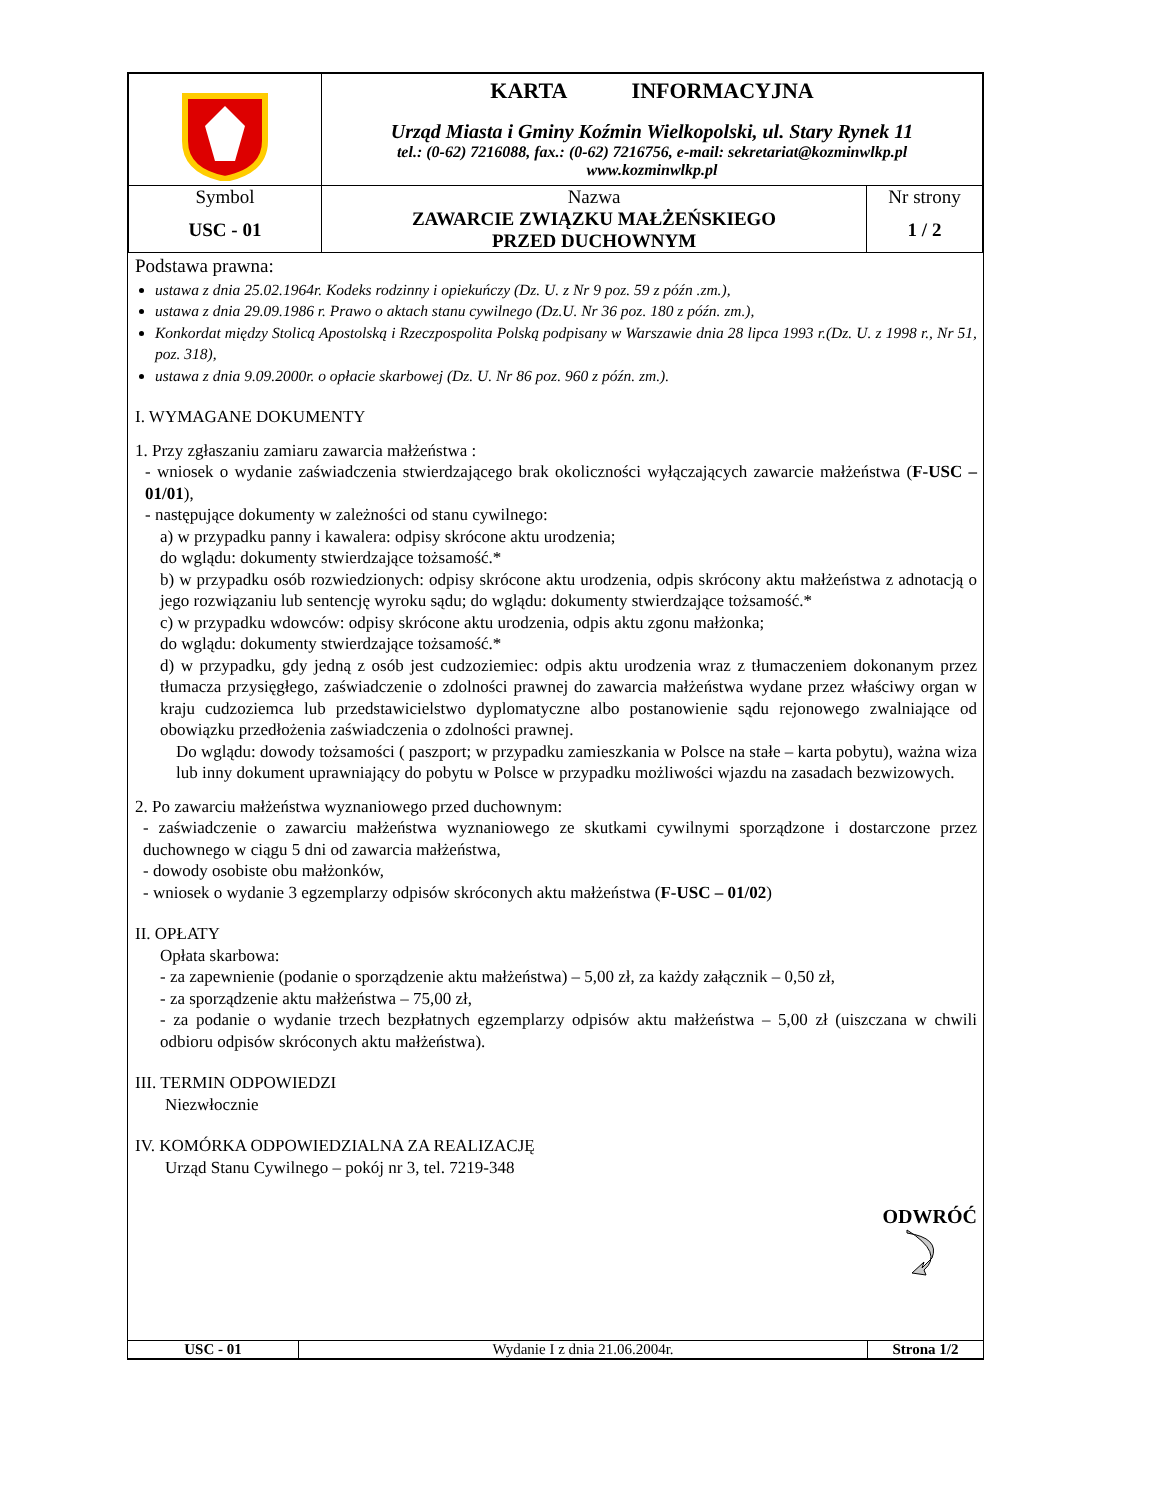| | KARTA INFORMACYJNA Urząd Miasta i Gminy Koźmin Wielkopolski, ul. Stary Rynek 11 tel.: (0-62) 7216088, fax.: (0-62) 7216756, e-mail: sekretariat@kozminwlkp.pl www.kozminwlkp.pl | |
| Symbol USC - 01 | Nazwa ZAWARCIE ZWIĄZKU MAŁŻEŃSKIEGO PRZED DUCHOWNYM | Nr strony 1 / 2 |
Podstawa prawna:
ustawa z dnia 25.02.1964r. Kodeks rodzinny i opiekuńczy (Dz. U. z Nr 9 poz. 59 z późn .zm.),
ustawa z dnia 29.09.1986 r. Prawo o aktach stanu cywilnego (Dz.U. Nr 36 poz. 180 z późn. zm.),
Konkordat między Stolicą Apostolską i Rzeczpospolita Polską podpisany w Warszawie dnia 28 lipca 1993 r.(Dz. U. z 1998 r., Nr 51, poz. 318),
ustawa z dnia 9.09.2000r. o opłacie skarbowej (Dz. U. Nr 86 poz. 960 z późn. zm.).
I. WYMAGANE DOKUMENTY
1. Przy zgłaszaniu zamiaru zawarcia małżeństwa :
- wniosek o wydanie zaświadczenia stwierdzającego brak okoliczności wyłączających zawarcie małżeństwa (F-USC – 01/01),
- następujące dokumenty w zależności od stanu cywilnego:
a) w przypadku panny i kawalera: odpisy skrócone aktu urodzenia;
do wglądu: dokumenty stwierdzające tożsamość.*
b) w przypadku osób rozwiedzionych: odpisy skrócone aktu urodzenia, odpis skrócony aktu małżeństwa z adnotacją o jego rozwiązaniu lub sentencję wyroku sądu; do wglądu: dokumenty stwierdzające tożsamość.*
c) w przypadku wdowców: odpisy skrócone aktu urodzenia, odpis aktu zgonu małżonka;
do wglądu: dokumenty stwierdzające tożsamość.*
d) w przypadku, gdy jedną z osób jest cudzoziemiec: odpis aktu urodzenia wraz z tłumaczeniem dokonanym przez tłumacza przysięgłego, zaświadczenie o zdolności prawnej do zawarcia małżeństwa wydane przez właściwy organ w kraju cudzoziemca lub przedstawicielstwo dyplomatyczne albo postanowienie sądu rejonowego zwalniające od obowiązku przedłożenia zaświadczenia o zdolności prawnej.
Do wglądu: dowody tożsamości ( paszport; w przypadku zamieszkania w Polsce na stałe – karta pobytu), ważna wiza lub inny dokument uprawniający do pobytu w Polsce w przypadku możliwości wjazdu na zasadach bezwizowych.
2. Po zawarciu małżeństwa wyznaniowego przed duchownym:
- zaświadczenie o zawarciu małżeństwa wyznaniowego ze skutkami cywilnymi sporządzone i dostarczone przez duchownego w ciągu 5 dni od zawarcia małżeństwa,
- dowody osobiste obu małżonków,
- wniosek o wydanie 3 egzemplarzy odpisów skróconych aktu małżeństwa (F-USC – 01/02)
II. OPŁATY
Opłata skarbowa:
- za zapewnienie (podanie o sporządzenie aktu małżeństwa) – 5,00 zł, za każdy załącznik – 0,50 zł,
- za sporządzenie aktu małżeństwa – 75,00 zł,
- za podanie o wydanie trzech bezpłatnych egzemplarzy odpisów aktu małżeństwa – 5,00 zł (uiszczana w chwili odbioru odpisów skróconych aktu małżeństwa).
III. TERMIN ODPOWIEDZI
Niezwłocznie
IV. KOMÓRKA ODPOWIEDZIALNA ZA REALIZACJĘ
Urząd Stanu Cywilnego – pokój nr 3, tel. 7219-348
ODWRÓĆ
| USC - 01 | Wydanie I z dnia 21.06.2004r. | Strona 1/2 |